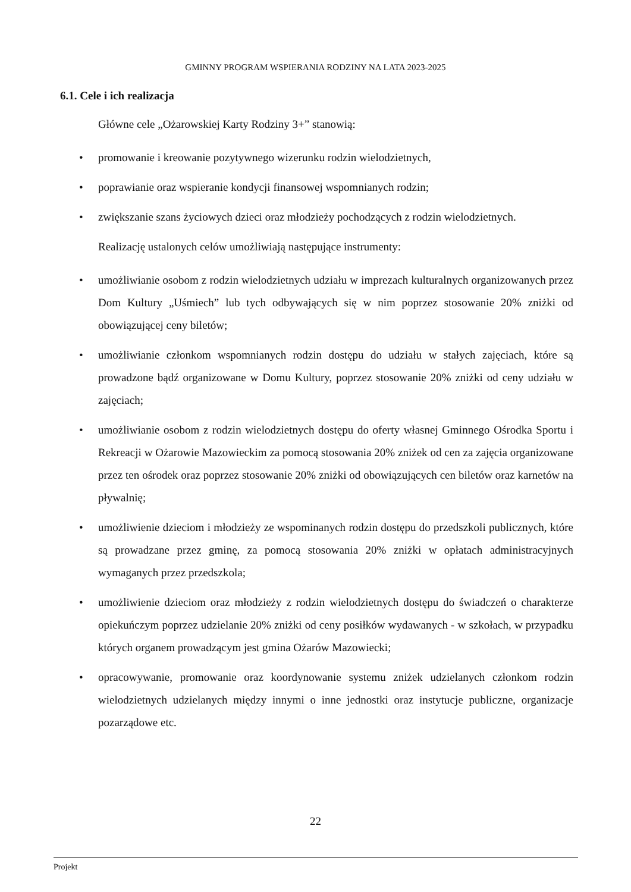GMINNY PROGRAM WSPIERANIA RODZINY NA LATA 2023-2025
6.1. Cele i ich realizacja
Główne cele „Ożarowskiej Karty Rodziny 3+” stanowią:
• promowanie i kreowanie pozytywnego wizerunku rodzin wielodzietnych,
• poprawianie oraz wspieranie kondycji finansowej wspomnianych rodzin;
• zwiększanie szans życiowych dzieci oraz młodzieży pochodzących z rodzin wielodzietnych.
Realizację ustalonych celów umożliwiają następujące instrumenty:
• umożliwianie osobom z rodzin wielodzietnych udziału w imprezach kulturalnych organizowanych przez Dom Kultury „Uśmiech” lub tych odbywających się w nim poprzez stosowanie 20% zniżki od obowiązującej ceny biletów;
• umożliwianie członkom wspomnianych rodzin dostępu do udziału w stałych zajęciach, które są prowadzone bądź organizowane w Domu Kultury, poprzez stosowanie 20% zniżki od ceny udziału w zajęciach;
• umożliwianie osobom z rodzin wielodzietnych dostępu do oferty własnej Gminnego Ośrodka Sportu i Rekreacji w Ożarowie Mazowieckim za pomocą stosowania 20% zniżek od cen za zajęcia organizowane przez ten ośrodek oraz poprzez stosowanie 20% zniżki od obowiązujących cen biletów oraz karnetów na pływalnię;
• umożliwienie dzieciom i młodzieży ze wspominanych rodzin dostępu do przedszkoli publicznych, które są prowadzane przez gminę, za pomocą stosowania 20% zniżki w opłatach administracyjnych wymaganych przez przedszkola;
• umożliwienie dzieciom oraz młodzieży z rodzin wielodzietnych dostępu do świadczeń o charakterze opiekuńczym poprzez udzielanie 20% zniżki od ceny posiłków wydawanych - w szkołach, w przypadku których organem prowadzącym jest gmina Ożarów Mazowiecki;
• opracowywanie, promowanie oraz koordynowanie systemu zniżek udzielanych członkom rodzin wielodzietnych udzielanych między innymi o inne jednostki oraz instytucje publiczne, organizacje pozarządowe etc.
22
Projekt